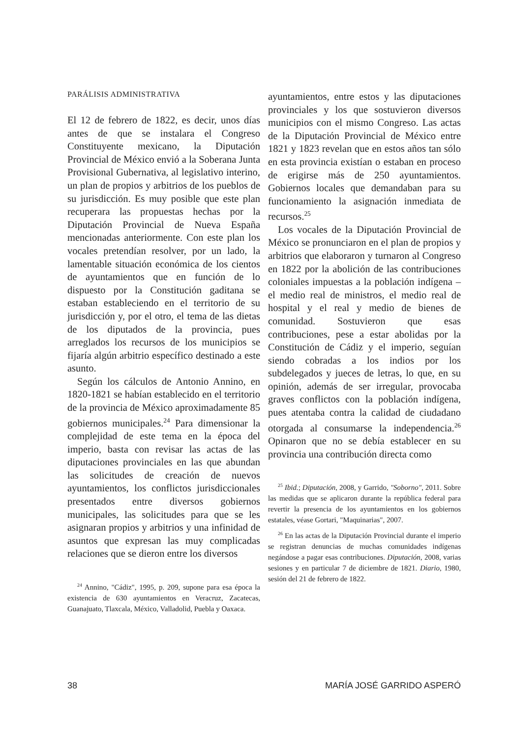PARÁLISIS ADMINISTRATIVA
El 12 de febrero de 1822, es decir, unos días antes de que se instalara el Congreso Constituyente mexicano, la Diputación Provincial de México envió a la Soberana Junta Provisional Gubernativa, al legislativo interino, un plan de propios y arbitrios de los pueblos de su jurisdicción. Es muy posible que este plan recuperara las propuestas hechas por la Diputación Provincial de Nueva España mencionadas anteriormente. Con este plan los vocales pretendían resolver, por un lado, la lamentable situación económica de los cientos de ayuntamientos que en función de lo dispuesto por la Constitución gaditana se estaban estableciendo en el territorio de su jurisdicción y, por el otro, el tema de las dietas de los diputados de la provincia, pues arreglados los recursos de los municipios se fijaría algún arbitrio específico destinado a este asunto.
Según los cálculos de Antonio Annino, en 1820-1821 se habían establecido en el territorio de la provincia de México aproximadamente 85 gobiernos municipales.<sup>24</sup> Para dimensionar la complejidad de este tema en la época del imperio, basta con revisar las actas de las diputaciones provinciales en las que abundan las solicitudes de creación de nuevos ayuntamientos, los conflictos jurisdiccionales presentados entre diversos gobiernos municipales, las solicitudes para que se les asignaran propios y arbitrios y una infinidad de asuntos que expresan las muy complicadas relaciones que se dieron entre los diversos
<sup>24</sup> Annino, "Cádiz", 1995, p. 209, supone para esa época la existencia de 630 ayuntamientos en Veracruz, Zacatecas, Guanajuato, Tlaxcala, México, Valladolid, Puebla y Oaxaca.
ayuntamientos, entre estos y las diputaciones provinciales y los que sostuvieron diversos municipios con el mismo Congreso. Las actas de la Diputación Provincial de México entre 1821 y 1823 revelan que en estos años tan sólo en esta provincia existían o estaban en proceso de erigirse más de 250 ayuntamientos. Gobiernos locales que demandaban para su funcionamiento la asignación inmediata de recursos.<sup>25</sup>
Los vocales de la Diputación Provincial de México se pronunciaron en el plan de propios y arbitrios que elaboraron y turnaron al Congreso en 1822 por la abolición de las contribuciones coloniales impuestas a la población indígena –el medio real de ministros, el medio real de hospital y el real y medio de bienes de comunidad. Sostuvieron que esas contribuciones, pese a estar abolidas por la Constitución de Cádiz y el imperio, seguían siendo cobradas a los indios por los subdelegados y jueces de letras, lo que, en su opinión, además de ser irregular, provocaba graves conflictos con la población indígena, pues atentaba contra la calidad de ciudadano otorgada al consumarse la independencia.<sup>26</sup> Opinaron que no se debía establecer en su provincia una contribución directa como
<sup>25</sup> Ibid.; Diputación, 2008, y Garrido, "Soborno", 2011. Sobre las medidas que se aplicaron durante la república federal para revertir la presencia de los ayuntamientos en los gobiernos estatales, véase Gortari, "Maquinarias", 2007.
<sup>26</sup> En las actas de la Diputación Provincial durante el imperio se registran denuncias de muchas comunidades indígenas negándose a pagar esas contribuciones. Diputación, 2008, varias sesiones y en particular 7 de diciembre de 1821. Diario, 1980, sesión del 21 de febrero de 1822.
38 MARÍA JOSÉ GARRIDO ASPERÓ